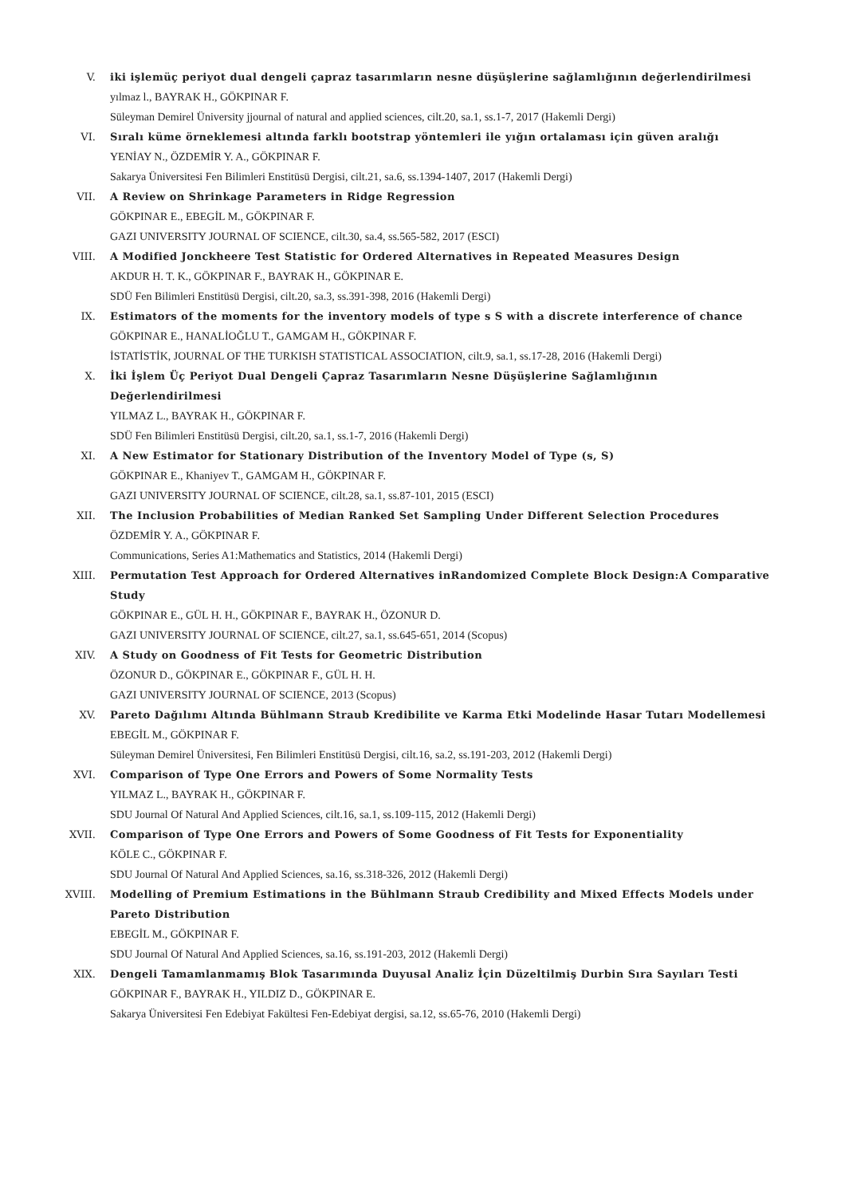V. iki işlemüç periyot dual dengeli çapraz tasarımların nesne düşüşlerine sağlamlığının değerlendirilmesi
yılmaz l., BAYRAK H., GÖKPINAR F.
Süleyman Demirel Üniversity jjournal of natural and applied sciences, cilt.20, sa.1, ss.1-7, 2017 (Hakemli Dergi)
VI. Sıralı küme örneklemesi altında farklı bootstrap yöntemleri ile yığın ortalaması için güven aralığı
YENİAY N., ÖZDEMİR Y. A., GÖKPINAR F.
Sakarya Üniversitesi Fen Bilimleri Enstitüsü Dergisi, cilt.21, sa.6, ss.1394-1407, 2017 (Hakemli Dergi)
VII. A Review on Shrinkage Parameters in Ridge Regression
GÖKPINAR E., EBEGİL M., GÖKPINAR F.
GAZI UNIVERSITY JOURNAL OF SCIENCE, cilt.30, sa.4, ss.565-582, 2017 (ESCI)
VIII. A Modified Jonckheere Test Statistic for Ordered Alternatives in Repeated Measures Design
AKDUR H. T. K., GÖKPINAR F., BAYRAK H., GÖKPINAR E.
SDÜ Fen Bilimleri Enstitüsü Dergisi, cilt.20, sa.3, ss.391-398, 2016 (Hakemli Dergi)
IX. Estimators of the moments for the inventory models of type s S with a discrete interference of chance
GÖKPINAR E., HANALİOĞLU T., GAMGAM H., GÖKPINAR F.
İSTATİSTİK, JOURNAL OF THE TURKISH STATISTICAL ASSOCIATION, cilt.9, sa.1, ss.17-28, 2016 (Hakemli Dergi)
X. İki İşlem Üç Periyot Dual Dengeli Çapraz Tasarımların Nesne Düşüşlerine Sağlamlığının Değerlendirilmesi
YILMAZ L., BAYRAK H., GÖKPINAR F.
SDÜ Fen Bilimleri Enstitüsü Dergisi, cilt.20, sa.1, ss.1-7, 2016 (Hakemli Dergi)
XI. A New Estimator for Stationary Distribution of the Inventory Model of Type (s, S)
GÖKPINAR E., Khaniyev T., GAMGAM H., GÖKPINAR F.
GAZI UNIVERSITY JOURNAL OF SCIENCE, cilt.28, sa.1, ss.87-101, 2015 (ESCI)
XII. The Inclusion Probabilities of Median Ranked Set Sampling Under Different Selection Procedures
ÖZDEMİR Y. A., GÖKPINAR F.
Communications, Series A1:Mathematics and Statistics, 2014 (Hakemli Dergi)
XIII. Permutation Test Approach for Ordered Alternatives inRandomized Complete Block Design:A Comparative Study
GÖKPINAR E., GÜL H. H., GÖKPINAR F., BAYRAK H., ÖZONUR D.
GAZI UNIVERSITY JOURNAL OF SCIENCE, cilt.27, sa.1, ss.645-651, 2014 (Scopus)
XIV. A Study on Goodness of Fit Tests for Geometric Distribution
ÖZONUR D., GÖKPINAR E., GÖKPINAR F., GÜL H. H.
GAZI UNIVERSITY JOURNAL OF SCIENCE, 2013 (Scopus)
XV. Pareto Dağılımı Altında Bühlmann Straub Kredibilite ve Karma Etki Modelinde Hasar Tutarı Modellemesi
EBEGİL M., GÖKPINAR F.
Süleyman Demirel Üniversitesi, Fen Bilimleri Enstitüsü Dergisi, cilt.16, sa.2, ss.191-203, 2012 (Hakemli Dergi)
XVI. Comparison of Type One Errors and Powers of Some Normality Tests
YILMAZ L., BAYRAK H., GÖKPINAR F.
SDU Journal Of Natural And Applied Sciences, cilt.16, sa.1, ss.109-115, 2012 (Hakemli Dergi)
XVII. Comparison of Type One Errors and Powers of Some Goodness of Fit Tests for Exponentiality
KÖLE C., GÖKPINAR F.
SDU Journal Of Natural And Applied Sciences, sa.16, ss.318-326, 2012 (Hakemli Dergi)
XVIII. Modelling of Premium Estimations in the Bühlmann Straub Credibility and Mixed Effects Models under Pareto Distribution
EBEGİL M., GÖKPINAR F.
SDU Journal Of Natural And Applied Sciences, sa.16, ss.191-203, 2012 (Hakemli Dergi)
XIX. Dengeli Tamamlanmamış Blok Tasarımında Duyusal Analiz İçin Düzeltilmiş Durbin Sıra Sayıları Testi
GÖKPINAR F., BAYRAK H., YILDIZ D., GÖKPINAR E.
Sakarya Üniversitesi Fen Edebiyat Fakültesi Fen-Edebiyat dergisi, sa.12, ss.65-76, 2010 (Hakemli Dergi)